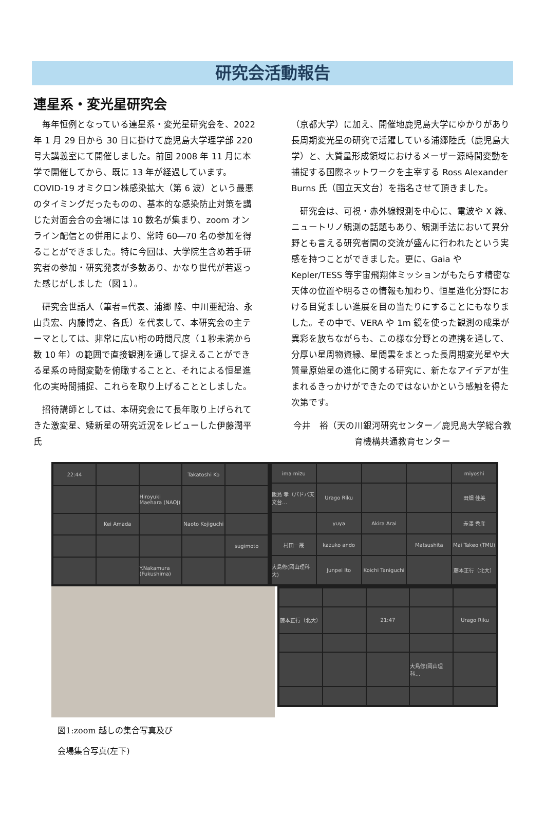研究会活動報告
連星系・変光星研究会
　毎年恒例となっている連星系・変光星研究会を、2022 年 1 月 29 日から 30 日に掛けて鹿児島大学理学部 220 号大講義室にて開催しました。前回 2008 年 11 月に本学で開催してから、既に 13 年が経過しています。COVID-19 オミクロン株感染拡大（第 6 波）という最悪のタイミングだったものの、基本的な感染防止対策を講じた対面会合の会場には 10 数名が集まり、zoom オンライン配信との併用により、常時 60―70 名の参加を得ることができました。特に今回は、大学院生含め若手研究者の参加・研究発表が多数あり、かなり世代が若返った感じがしました（図１）。
　研究会世話人（筆者=代表、浦郷 陸、中川亜紀治、永山貴宏、内藤博之、各氏）を代表して、本研究会の主テーマとしては、非常に広い桁の時間尺度（１秒未満から数 10 年）の範囲で直接観測を通して捉えることができる星系の時間変動を俯瞰することと、それによる恒星進化の実時間捕捉、これらを取り上げることとしました。
　招待講師としては、本研究会にて長年取り上げられてきた激変星、矮新星の研究近況をレビューした伊藤潤平氏
（京都大学）に加え、開催地鹿児島大学にゆかりがあり長周期変光星の研究で活躍している浦郷陸氏（鹿児島大学）と、大質量形成領域におけるメーザー源時間変動を捕捉する国際ネットワークを主宰する Ross Alexander Burns 氏（国立天文台）を指名させて頂きました。
　研究会は、可視・赤外線観測を中心に、電波や X 線、ニュートリノ観測の話題もあり、観測手法において異分野とも言える研究者間の交流が盛んに行われたという実感を持つことができました。更に、Gaia や Kepler/TESS 等宇宙飛翔体ミッションがもたらす精密な天体の位置や明るさの情報も加わり、恒星進化分野における目覚ましい進展を目の当たりにすることにもなりました。その中で、VERA や 1m 鏡を使った観測の成果が異彩を放ちながらも、この様な分野との連携を通して、分厚い星周物資縁、星間雲をまとった長周期変光星や大質量原始星の進化に関する研究に、新たなアイデアが生まれるきっかけができたのではないかという感触を得た次第です。
今井　裕（天の川銀河研究センター／鹿児島大学総合教育機構共通教育センター
22:44
Takatoshi Ko
Hiroyuki Maehara (NAOJ)
Kei Amada
Naoto Kojiguchi
sugimoto
Y.Nakamura (Fukushima)
ima mizu
miyoshi
飯島 孝（パドバ天文台…
Urago Riku
田畑 佳美
yuya
Akira Arai
赤澤 秀彦
村田一晟
kazuko ando
Matsushita
Mai Takeo (TMU)
大島修(岡山理科大)
Junpei Ito
Koichi Taniguchi
藤本正行（北大）
藤本正行（北大）
21:47
Urago Riku
大島修(岡山理科…
図1:zoom 越しの集合写真及び
会場集合写真(左下)